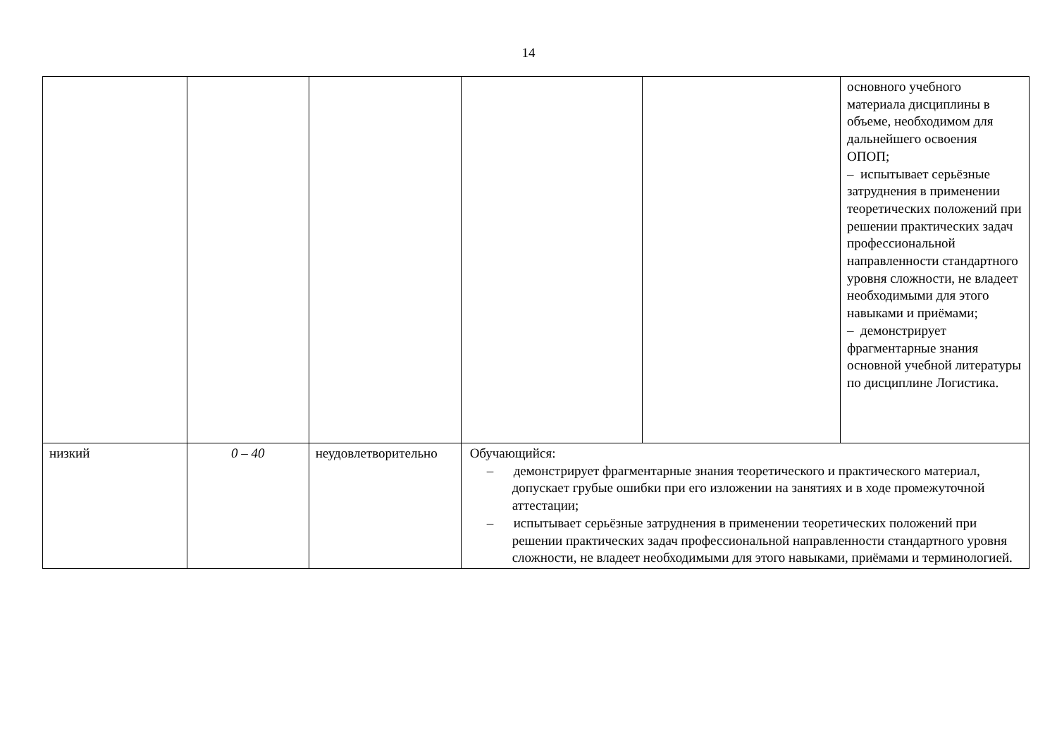14
| | | | | | основного учебного материала дисциплины в объеме, необходимом для дальнейшего освоения ОПОП; – испытывает серьёзные затруднения в применении теоретических положений при решении практических задач профессиональной направленности стандартного уровня сложности, не владеет необходимыми для этого навыками и приёмами; – демонстрирует фрагментарные знания основной учебной литературы по дисциплине Логистика. |
| низкий | 0 – 40 | неудовлетворительно | Обучающийся: – демонстрирует фрагментарные знания теоретического и практического материал, допускает грубые ошибки при его изложении на занятиях и в ходе промежуточной аттестации; – испытывает серьёзные затруднения в применении теоретических положений при решении практических задач профессиональной направленности стандартного уровня сложности, не владеет необходимыми для этого навыками, приёмами и терминологией. | | |